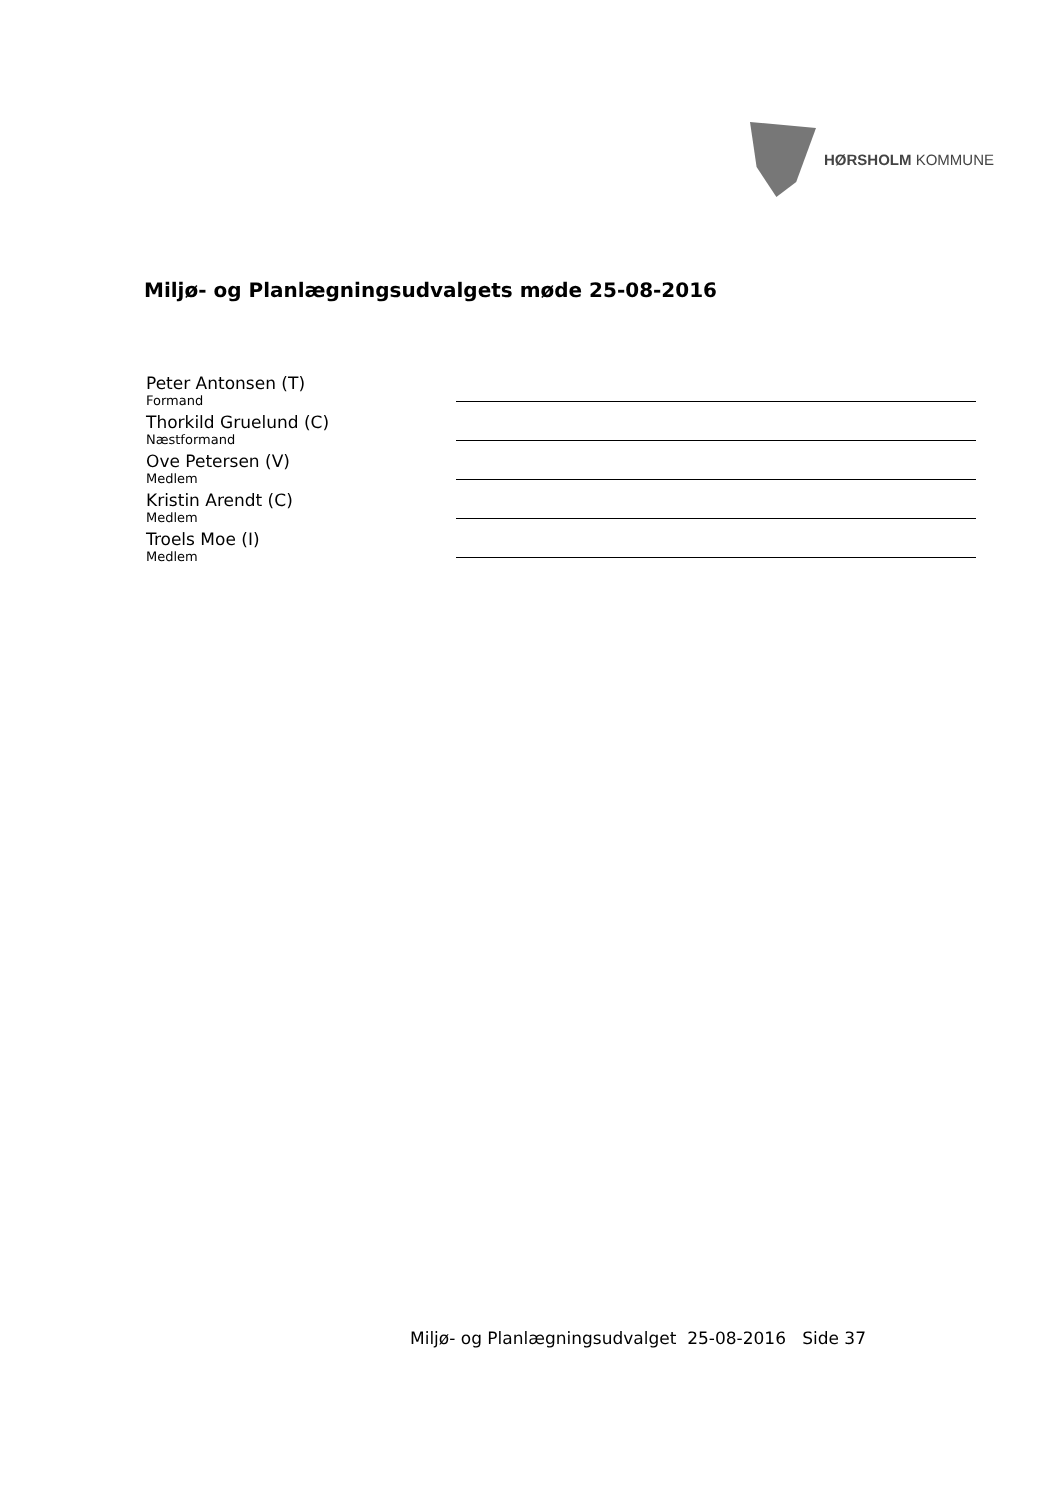HØRSHOLM KOMMUNE
Miljø- og Planlægningsudvalgets møde 25-08-2016
Peter Antonsen (T)
Formand
Thorkild Gruelund (C)
Næstformand
Ove Petersen (V)
Medlem
Kristin Arendt (C)
Medlem
Troels Moe (I)
Medlem
Miljø- og Planlægningsudvalget 25-08-2016 Side 37